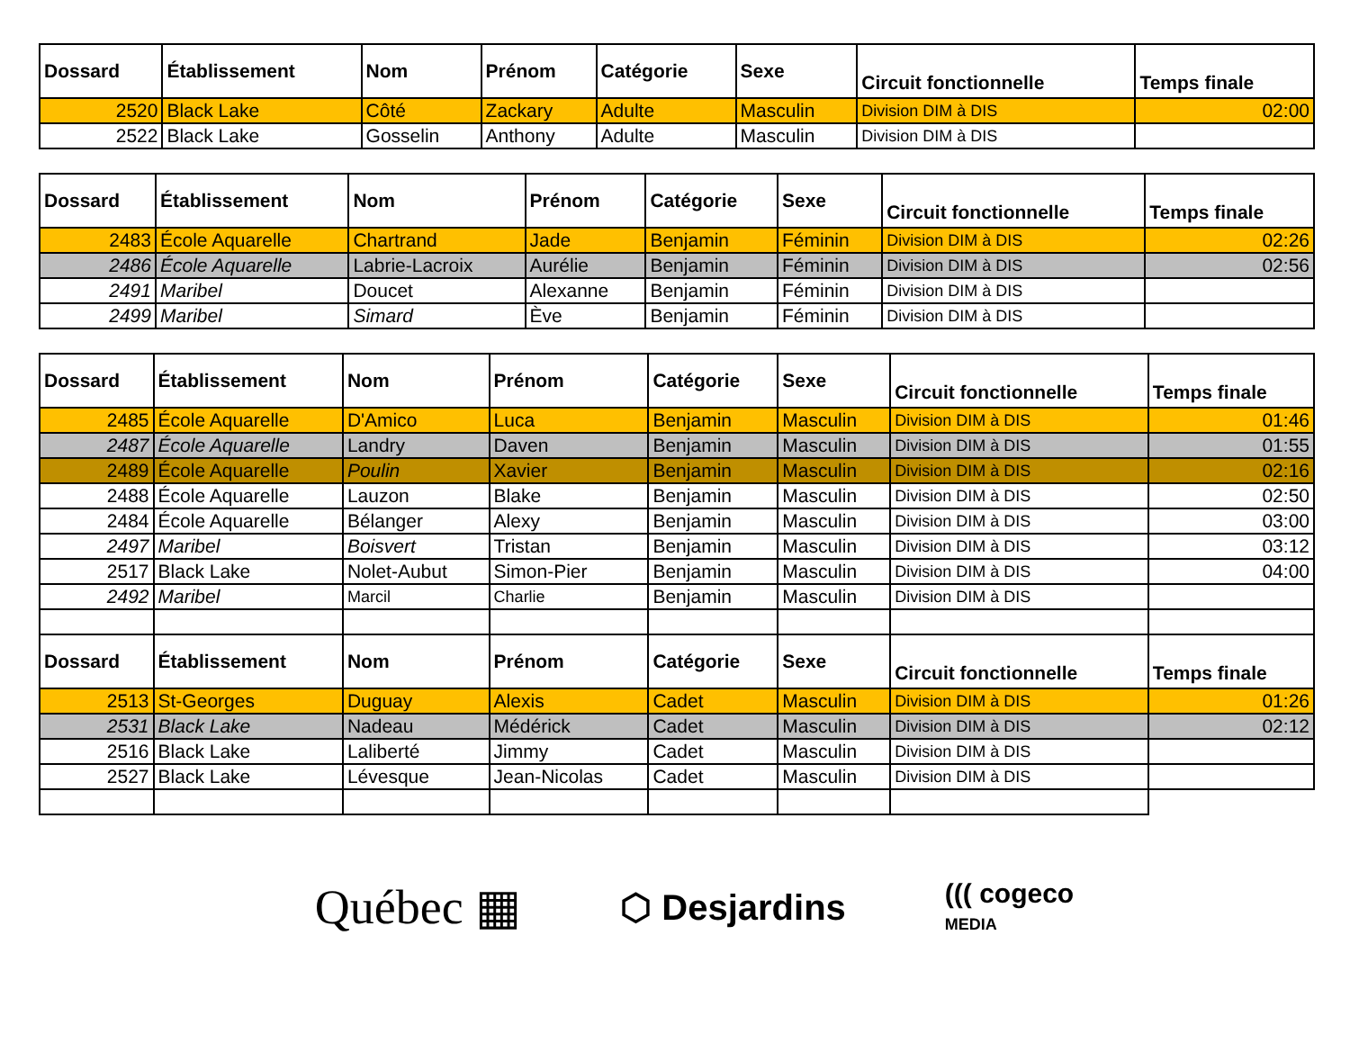| Dossard | Établissement | Nom | Prénom | Catégorie | Sexe | Circuit fonctionnelle | Temps finale |
| --- | --- | --- | --- | --- | --- | --- | --- |
| 2520 | Black Lake | Côté | Zackary | Adulte | Masculin | Division DIM à DIS | 02:00 |
| 2522 | Black Lake | Gosselin | Anthony | Adulte | Masculin | Division DIM à DIS | |
| Dossard | Établissement | Nom | Prénom | Catégorie | Sexe | Circuit fonctionnelle | Temps finale |
| --- | --- | --- | --- | --- | --- | --- | --- |
| 2483 | École Aquarelle | Chartrand | Jade | Benjamin | Féminin | Division DIM à DIS | 02:26 |
| 2486 | École Aquarelle | Labrie-Lacroix | Aurélie | Benjamin | Féminin | Division DIM à DIS | 02:56 |
| 2491 | Maribel | Doucet | Alexanne | Benjamin | Féminin | Division DIM à DIS | |
| 2499 | Maribel | Simard | Ève | Benjamin | Féminin | Division DIM à DIS | |
| Dossard | Établissement | Nom | Prénom | Catégorie | Sexe | Circuit fonctionnelle | Temps finale |
| --- | --- | --- | --- | --- | --- | --- | --- |
| 2485 | École Aquarelle | D'Amico | Luca | Benjamin | Masculin | Division DIM à DIS | 01:46 |
| 2487 | École Aquarelle | Landry | Daven | Benjamin | Masculin | Division DIM à DIS | 01:55 |
| 2489 | École Aquarelle | Poulin | Xavier | Benjamin | Masculin | Division DIM à DIS | 02:16 |
| 2488 | École Aquarelle | Lauzon | Blake | Benjamin | Masculin | Division DIM à DIS | 02:50 |
| 2484 | École Aquarelle | Bélanger | Alexy | Benjamin | Masculin | Division DIM à DIS | 03:00 |
| 2497 | Maribel | Boisvert | Tristan | Benjamin | Masculin | Division DIM à DIS | 03:12 |
| 2517 | Black Lake | Nolet-Aubut | Simon-Pier | Benjamin | Masculin | Division DIM à DIS | 04:00 |
| 2492 | Maribel | Marcil | Charlie | Benjamin | Masculin | Division DIM à DIS | |
| Dossard | Établissement | Nom | Prénom | Catégorie | Sexe | Circuit fonctionnelle | Temps finale |
| 2513 | St-Georges | Duguay | Alexis | Cadet | Masculin | Division DIM à DIS | 01:26 |
| 2531 | Black Lake | Nadeau | Médérick | Cadet | Masculin | Division DIM à DIS | 02:12 |
| 2516 | Black Lake | Laliberté | Jimmy | Cadet | Masculin | Division DIM à DIS | |
| 2527 | Black Lake | Lévesque | Jean-Nicolas | Cadet | Masculin | Division DIM à DIS | |
Québec ▦ ⬡ Desjardins ((( cogeco
MEDIA